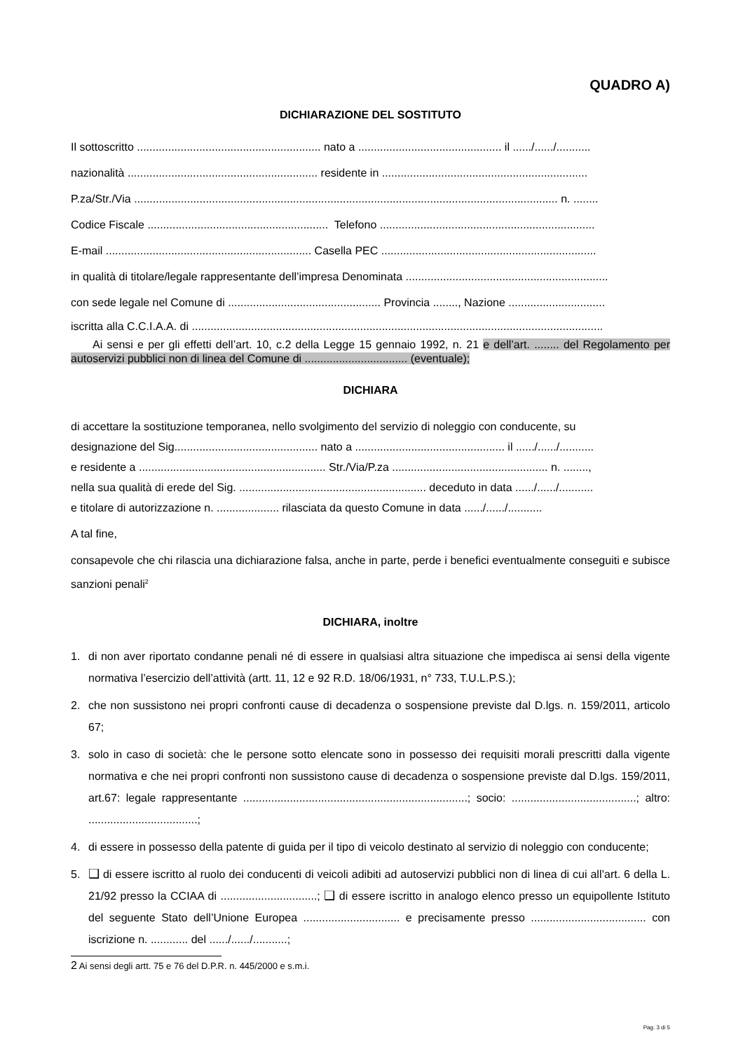QUADRO A)
DICHIARAZIONE DEL SOSTITUTO
Il sottoscritto ........................................................... nato a .............................................. il ....../....../...........
nazionalità ............................................................. residente in ..................................................................
P.za/Str./Via ........................................................................................................................................ n. ........
Codice Fiscale .......................................................... Telefono .....................................................................
E-mail .................................................................. Casella PEC .....................................................................
in qualità di titolare/legale rappresentante dell’impresa Denominata .................................................................
con sede legale nel Comune di ................................................. Provincia ........, Nazione ...............................
iscritta alla C.C.I.A.A. di ....................................................................................................................................
Ai sensi e per gli effetti dell’art. 10, c.2 della Legge 15 gennaio 1992, n. 21 e dell’art. ........ del Regolamento per autoservizi pubblici non di linea del Comune di ................................. (eventuale);
DICHIARA
di accettare la sostituzione temporanea, nello svolgimento del servizio di noleggio con conducente, su
designazione del Sig.............................................. nato a ................................................ il ....../....../...........
e residente a ............................................................ Str./Via/P.za .................................................. n. ........,
nella sua qualità di erede del Sig. ............................................................ deceduto in data ....../....../...........
e titolare di autorizzazione n. .................... rilasciata da questo Comune in data ....../....../...........
A tal fine,
consapevole che chi rilascia una dichiarazione falsa, anche in parte, perde i benefici eventualmente conseguiti e subisce sanzioni penali<sup>2</sup>
DICHIARA, inoltre
1. di non aver riportato condanne penali né di essere in qualsiasi altra situazione che impedisca ai sensi della vigente normativa l’esercizio dell’attività (artt. 11, 12 e 92 R.D. 18/06/1931, n° 733, T.U.L.P.S.);
2. che non sussistono nei propri confronti cause di decadenza o sospensione previste dal D.lgs. n. 159/2011, articolo 67;
3. solo in caso di società: che le persone sotto elencate sono in possesso dei requisiti morali prescritti dalla vigente normativa e che nei propri confronti non sussistono cause di decadenza o sospensione previste dal D.lgs. 159/2011, art.67: legale rappresentante ........................................................................; socio: ........................................; altro: ...................................;
4. di essere in possesso della patente di guida per il tipo di veicolo destinato al servizio di noleggio con conducente;
5. ❑ di essere iscritto al ruolo dei conducenti di veicoli adibiti ad autoservizi pubblici non di linea di cui all’art. 6 della L. 21/92 presso la CCIAA di ...............................; ❑ di essere iscritto in analogo elenco presso un equipollente Istituto del seguente Stato dell’Unione Europea ............................... e precisamente presso ..................................... con iscrizione n. ............ del ....../....../...........;
2 Ai sensi degli artt. 75 e 76 del D.P.R. n. 445/2000 e s.m.i.
Pag. 3 di 5